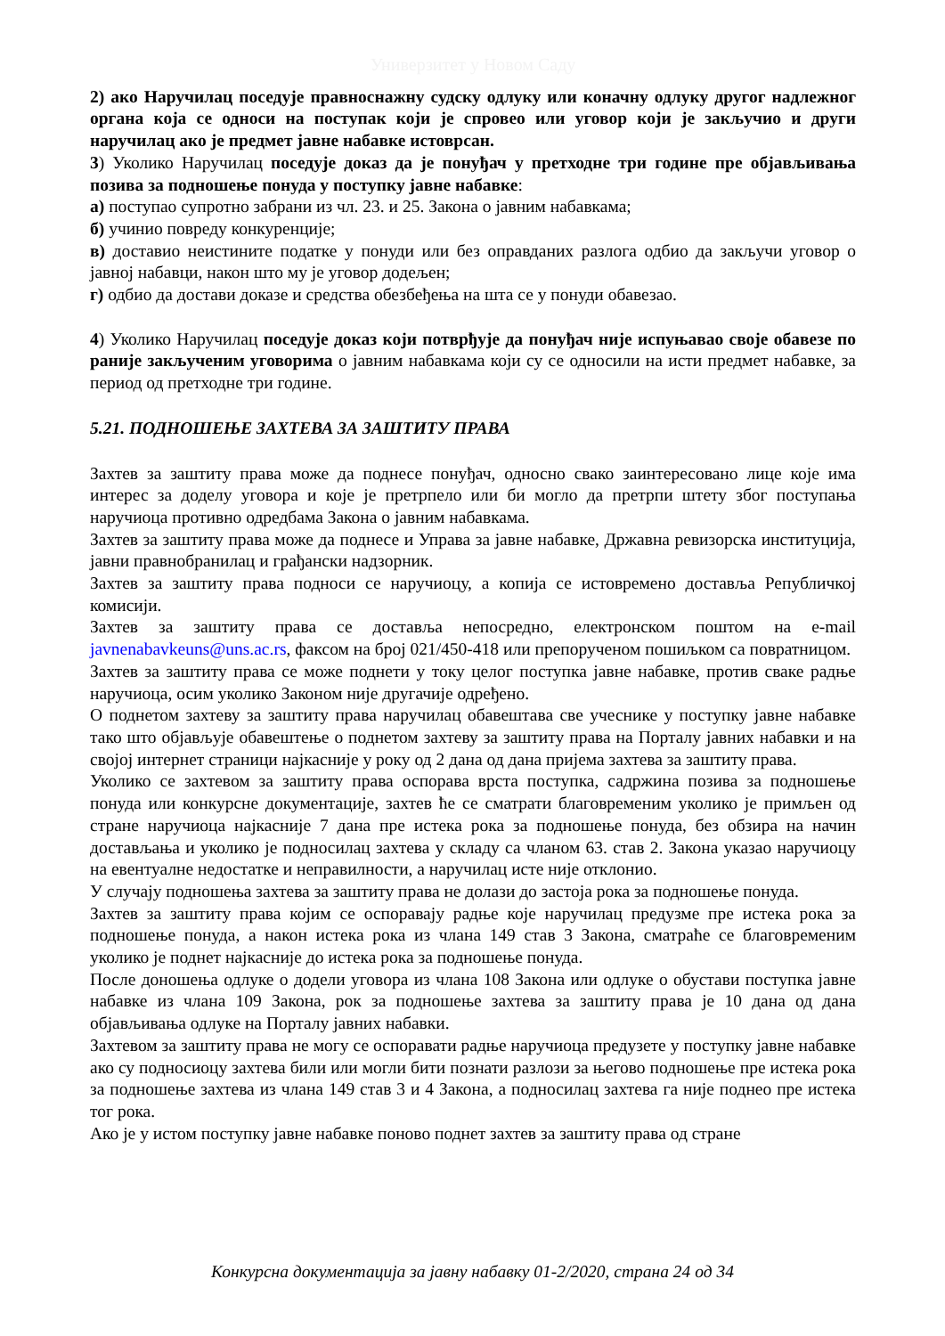Универзитет у Новом Саду
2) ако Наручилац поседује правноснажну судску одлуку или коначну одлуку другог надлежног органа која се односи на поступак који је спровео или уговор који је закључио и други наручилац ако је предмет јавне набавке истоврсан.
3) Уколико Наручилац поседује доказ да је понуђач у претходне три године пре објављивања позива за подношење понуда у поступку јавне набавке:
а) поступао супротно забрани из чл. 23. и 25. Закона о јавним набавкама;
б) учинио повреду конкуренције;
в) доставио неистините податке у понуди или без оправданих разлога одбио да закључи уговор о јавној набавци, након што му је уговор додељен;
г) одбио да достави доказе и средства обезбеђења на шта се у понуди обавезао.
4) Уколико Наручилац поседује доказ који потврђује да понуђач није испуњавао своје обавезе по раније закљученим уговорима о јавним набавкама који су се односили на исти предмет набавке, за период од претходне три године.
5.21. ПОДНОШЕЊЕ ЗАХТЕВА ЗА ЗАШТИТУ ПРАВА
Захтев за заштиту права може да поднесе понуђач, односно свако заинтересовано лице које има интерес за доделу уговора и које је претрпело или би могло да претрпи штету због поступања наручиоца противно одредбама Закона о јавним набавкама.
Захтев за заштиту права може да поднесе и Управа за јавне набавке, Државна ревизорска институција, јавни правнобранилац и грађански надзорник.
Захтев за заштиту права подноси се наручиоцу, а копија се истовремено доставља Републичкој комисији.
Захтев за заштиту права се доставља непосредно, електронском поштом на e-mail javnenabavkeuns@uns.ac.rs, факсом на број 021/450-418 или препорученом пошиљком са повратницом.
Захтев за заштиту права се може поднети у току целог поступка јавне набавке, против сваке радње наручиоца, осим уколико Законом није другачије одређено.
О поднетом захтеву за заштиту права наручилац обавештава све учеснике у поступку јавне набавке тако што објављује обавештење о поднетом захтеву за заштиту права на Порталу јавних набавки и на својој интернет страници најкасније у року од 2 дана од дана пријема захтева за заштиту права.
Уколико се захтевом за заштиту права оспорава врста поступка, садржина позива за подношење понуда или конкурсне документације, захтев ће се сматрати благовременим уколико је примљен од стране наручиоца најкасније 7 дана пре истека рока за подношење понуда, без обзира на начин достављања и уколико је подносилац захтева у складу са чланом 63. став 2. Закона указао наручиоцу на евентуалне недостатке и неправилности, а наручилац исте није отклонио.
У случају подношења захтева за заштиту права не долази до застоја рока за подношење понуда.
Захтев за заштиту права којим се оспоравају радње које наручилац предузме пре истека рока за подношење понуда, а након истека рока из члана 149 став 3 Закона, сматраће се благовременим уколико је поднет најкасније до истека рока за подношење понуда.
После доношења одлуке о додели уговора из члана 108 Закона или одлуке о обустави поступка јавне набавке из члана 109 Закона, рок за подношење захтева за заштиту права је 10 дана од дана објављивања одлуке на Порталу јавних набавки.
Захтевом за заштиту права не могу се оспоравати радње наручиоца предузете у поступку јавне набавке ако су подносиоцу захтева били или могли бити познати разлози за његово подношење пре истека рока за подношење захтева из члана 149 став 3 и 4 Закона, а подносилац захтева га није поднео пре истека тог рока.
Ако је у истом поступку јавне набавке поново поднет захтев за заштиту права од стране
Конкурсна документација за јавну набавку 01-2/2020, страна 24 од 34